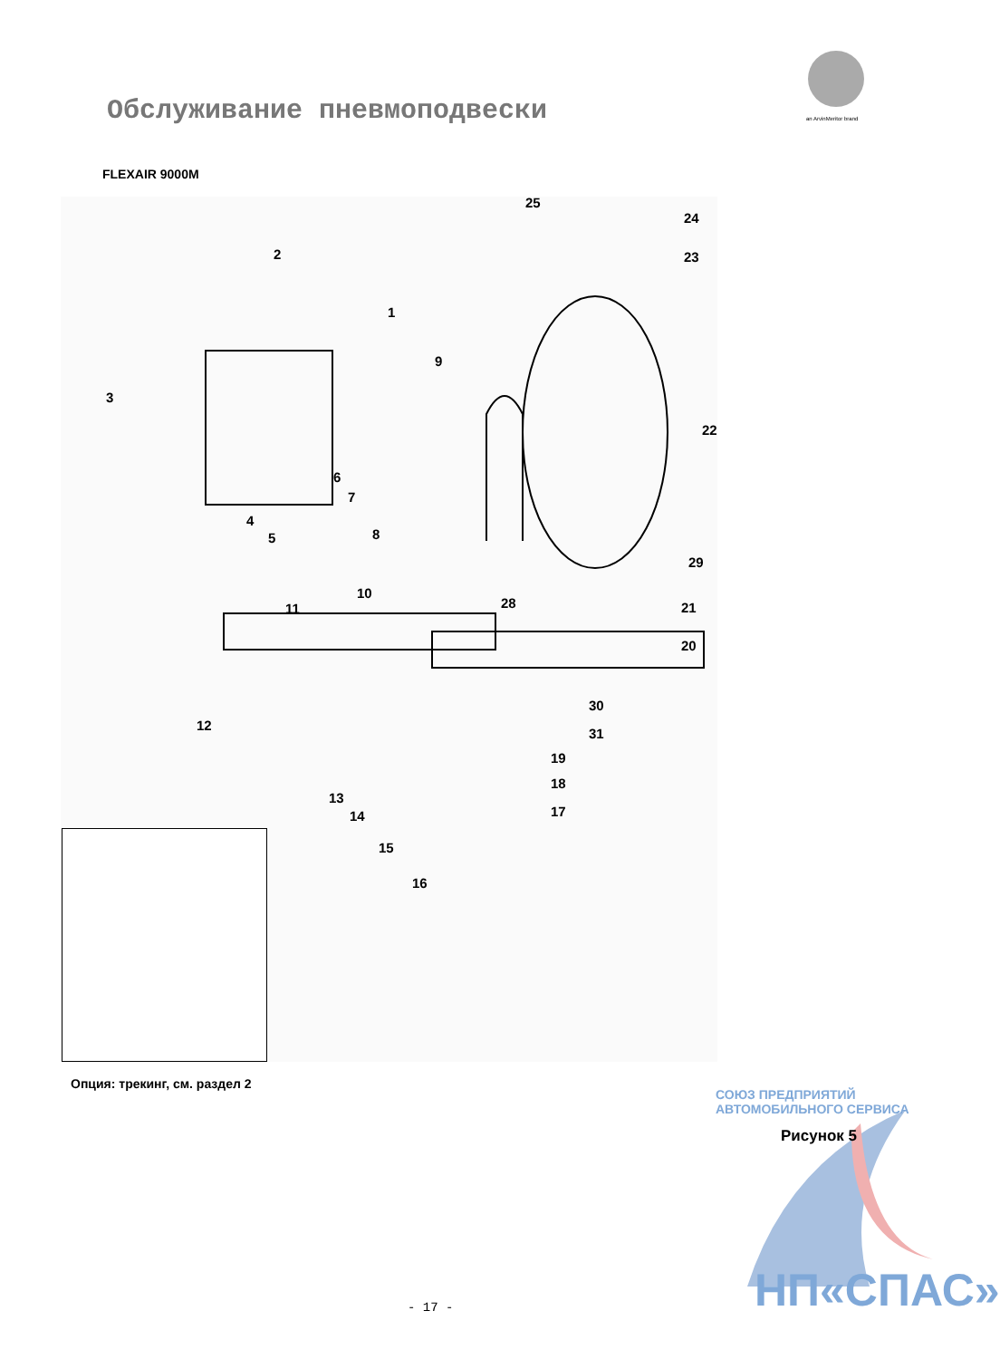Обслуживание пневмоподвески an ArvinMeritor brand
FLEXAIR 9000M
25
24
23 2
1
9
3
22
6
7
4
5 8
29
10
28 21 11
20
30
12
31
19
18
13
14 17
15
16
Опция: трекинг, см. раздел 2
Рисунок 5
СОЮЗ ПРЕДПРИЯТИЙ АВТОМОБИЛЬНОГО СЕРВИСА
НП«СПАС»
- 17 -